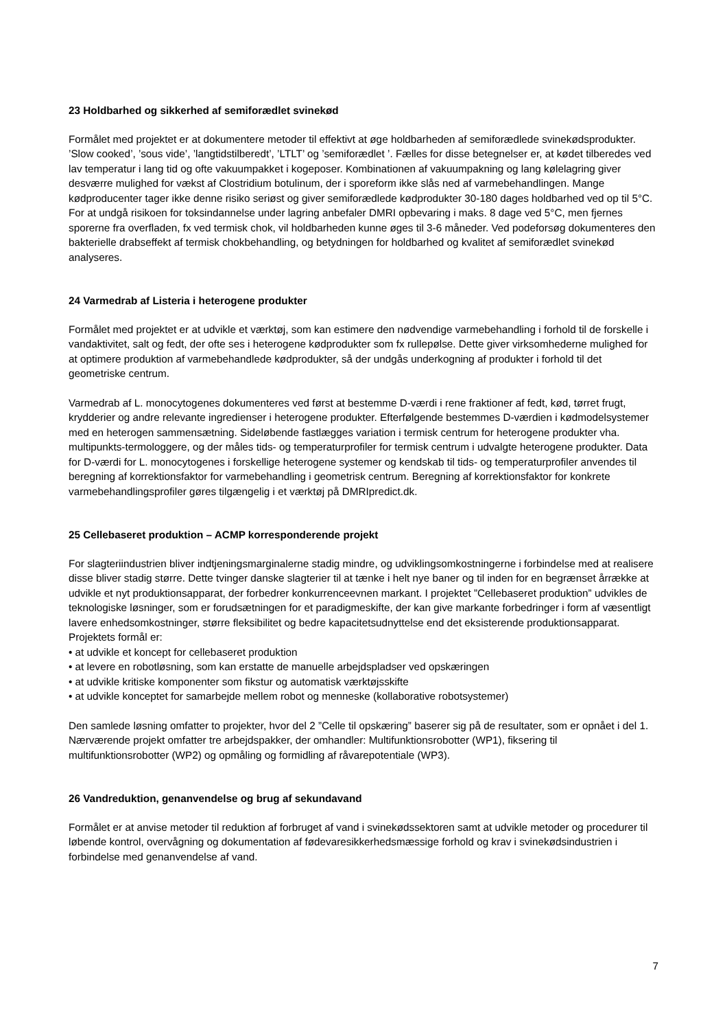23 Holdbarhed og sikkerhed af semiforædlet svinekød
Formålet med projektet er at dokumentere metoder til effektivt at øge holdbarheden af semiforædlede svinekødsprodukter. ’Slow cooked’, ’sous vide’, ’langtidstilberedt’, ’LTLT’ og ’semiforædlet ’. Fælles for disse betegnelser er, at kødet tilberedes ved lav temperatur i lang tid og ofte vakuumpakket i kogeposer. Kombinationen af vakuumpakning og lang kølelagring giver desværre mulighed for vækst af Clostridium botulinum, der i sporeform ikke slås ned af varmebehandlingen. Mange kødproducenter tager ikke denne risiko seriøst og giver semiforædlede kødprodukter 30-180 dages holdbarhed ved op til 5°C. For at undgå risikoen for toksindannelse under lagring anbefaler DMRI opbevaring i maks. 8 dage ved 5°C, men fjernes sporerne fra overfladen, fx ved termisk chok, vil holdbarheden kunne øges til 3-6 måneder. Ved podeforsøg dokumenteres den bakterielle drabseffekt af termisk chokbehandling, og betydningen for holdbarhed og kvalitet af semiforædlet svinekød analyseres.
24 Varmedrab af Listeria i heterogene produkter
Formålet med projektet er at udvikle et værktøj, som kan estimere den nødvendige varmebehandling i forhold til de forskelle i vandaktivitet, salt og fedt, der ofte ses i heterogene kødprodukter som fx rullepølse. Dette giver virksomhederne mulighed for at optimere produktion af varmebehandlede kødprodukter, så der undgås underkogning af produkter i forhold til det geometriske centrum.
Varmedrab af L. monocytogenes dokumenteres ved først at bestemme D-værdi i rene fraktioner af fedt, kød, tørret frugt, krydderier og andre relevante ingredienser i heterogene produkter. Efterfølgende bestemmes D-værdien i kødmodelsystemer med en heterogen sammensætning. Sideløbende fastlægges variation i termisk centrum for heterogene produkter vha. multipunkts-termologgere, og der måles tids- og temperaturprofiler for termisk centrum i udvalgte heterogene produkter. Data for D-værdi for L. monocytogenes i forskellige heterogene systemer og kendskab til tids- og temperaturprofiler anvendes til beregning af korrektionsfaktor for varmebehandling i geometrisk centrum. Beregning af korrektionsfaktor for konkrete varmebehandlingsprofiler gøres tilgængelig i et værktøj på DMRIpredict.dk.
25 Cellebaseret produktion – ACMP korresponderende projekt
For slagteriindustrien bliver indtjeningsmarginalerne stadig mindre, og udviklingsomkostningerne i forbindelse med at realisere disse bliver stadig større. Dette tvinger danske slagterier til at tænke i helt nye baner og til inden for en begrænset årrække at udvikle et nyt produktionsapparat, der forbedrer konkurrenceevnen markant. I projektet ”Cellebaseret produktion” udvikles de teknologiske løsninger, som er forudsætningen for et paradigmeskifte, der kan give markante forbedringer i form af væsentligt lavere enhedsomkostninger, større fleksibilitet og bedre kapacitetsudnyttelse end det eksisterende produktionsapparat.
Projektets formål er:
• at udvikle et koncept for cellebaseret produktion
• at levere en robotløsning, som kan erstatte de manuelle arbejdspladser ved opskæringen
• at udvikle kritiske komponenter som fikstur og automatisk værktøjsskifte
• at udvikle konceptet for samarbejde mellem robot og menneske (kollaborative robotsystemer)
Den samlede løsning omfatter to projekter, hvor del 2 ”Celle til opskæring” baserer sig på de resultater, som er opnået i del 1. Nærværende projekt omfatter tre arbejdspakker, der omhandler: Multifunktionsrobotter (WP1), fiksering til multifunktionsrobotter (WP2) og opmåling og formidling af råvarepotentiale (WP3).
26 Vandreduktion, genanvendelse og brug af sekundavand
Formålet er at anvise metoder til reduktion af forbruget af vand i svinekødssektoren samt at udvikle metoder og procedurer til løbende kontrol, overvågning og dokumentation af fødevaresikkerhedsmæssige forhold og krav i svinekødsindustrien i forbindelse med genanvendelse af vand.
7